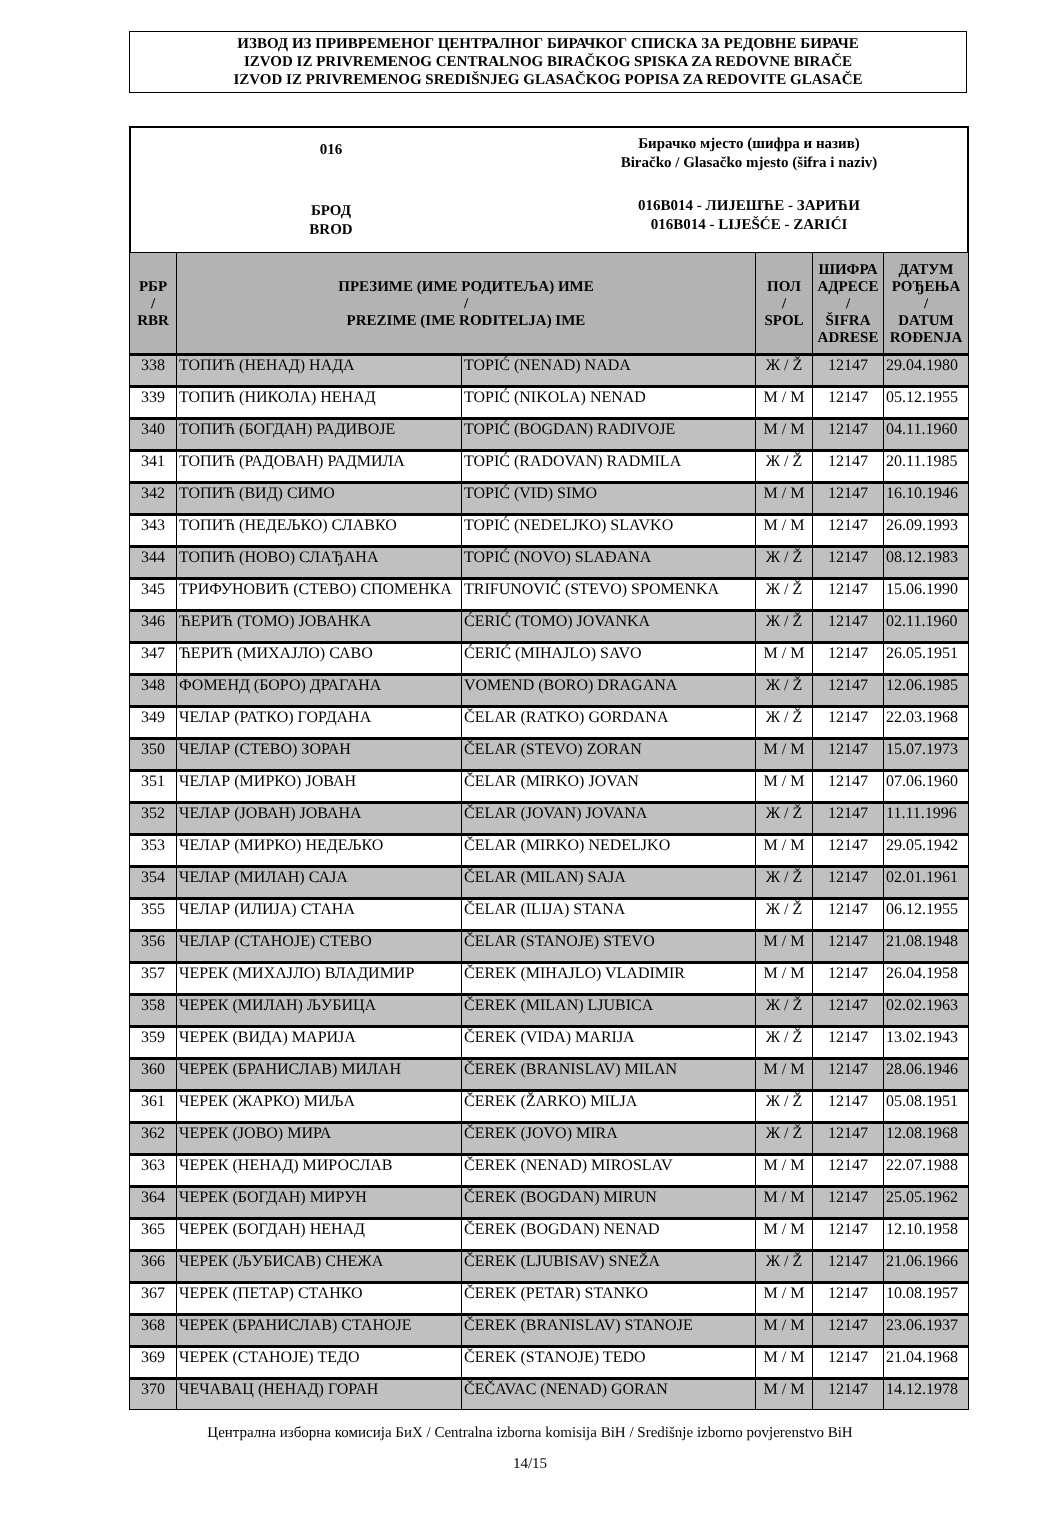ИЗВОД ИЗ ПРИВРЕМЕНОГ ЦЕНТРАЛНОГ БИРАЧКОГ СПИСКА ЗА РЕДОВНЕ БИРАЧЕ
IZVOD IZ PRIVREMENOG CENTRALNOG BIRAČKOG SPISKA ZA REDOVNE BIRAČE
IZVOD IZ PRIVREMENOG SREDIŠNJEG GLASAČKOG POPISA ZA REDOVITE GLASAČE
016
БРОД
BROD
Бирачко мјесто (шифра и назив)
Biračko / Glasačko mjesto (šifra i naziv)
016B014 - ЛИЈЕШЋЕ - ЗАРИЋИ
016B014 - LIJEŠĆE - ZARIĆI
| РБР / RBR | ПРЕЗИМЕ (ИМЕ РОДИТЕЉА) ИМЕ / PREZIME (IME RODITELJA) IME | | ПОЛ / SPOL | ШИФРА АДРЕСЕ / ŠIFRA ADRESE | ДАТУМ РОЂЕЊА / DATUM ROĐENJA |
| --- | --- | --- | --- | --- | --- |
| 338 | ТОПИЋ (НЕНАД) НАДА | TOPIĆ (NENAD) NADA | Ж / Ž | 12147 | 29.04.1980 |
| 339 | ТОПИЋ (НИКОЛА) НЕНАД | TOPIĆ (NIKOLA) NENAD | М / M | 12147 | 05.12.1955 |
| 340 | ТОПИЋ (БОГДАН) РАДИВОЈЕ | TOPIĆ (BOGDAN) RADIVOJE | М / M | 12147 | 04.11.1960 |
| 341 | ТОПИЋ (РАДОВАН) РАДМИЛА | TOPIĆ (RADOVAN) RADMILA | Ж / Ž | 12147 | 20.11.1985 |
| 342 | ТОПИЋ (ВИД) СИМО | TOPIĆ (VID) SIMO | М / M | 12147 | 16.10.1946 |
| 343 | ТОПИЋ (НЕДЕЉКО) СЛАВКО | TOPIĆ (NEDELJKO) SLAVKO | М / M | 12147 | 26.09.1993 |
| 344 | ТОПИЋ (НОВО) СЛАЂАНА | TOPIĆ (NOVO) SLAĐANA | Ж / Ž | 12147 | 08.12.1983 |
| 345 | ТРИФУНОВИЋ (СТЕВО) СПОМЕНКА | TRIFUNOVIĆ (STEVO) SPOMENKA | Ж / Ž | 12147 | 15.06.1990 |
| 346 | ЋЕРИЋ (ТОМО) ЈОВАНКА | ĆERIĆ (TOMO) JOVANKA | Ж / Ž | 12147 | 02.11.1960 |
| 347 | ЋЕРИЋ (МИХАЈЛО) САВО | ĆERIĆ (MIHAJLO) SAVO | М / M | 12147 | 26.05.1951 |
| 348 | ФОМЕНД (БОРО) ДРАГАНА | VOMEND (BORO) DRAGANA | Ж / Ž | 12147 | 12.06.1985 |
| 349 | ЧЕЛАР (РАТКО) ГОРДАНА | ČELAR (RATKO) GORDANA | Ж / Ž | 12147 | 22.03.1968 |
| 350 | ЧЕЛАР (СТЕВО) ЗОРАН | ČELAR (STEVO) ZORAN | М / M | 12147 | 15.07.1973 |
| 351 | ЧЕЛАР (МИРКО) ЈОВАН | ČELAR (MIRKO) JOVAN | М / M | 12147 | 07.06.1960 |
| 352 | ЧЕЛАР (ЈОВАН) ЈОВАНА | ČELAR (JOVAN) JOVANA | Ж / Ž | 12147 | 11.11.1996 |
| 353 | ЧЕЛАР (МИРКО) НЕДЕЉКО | ČELAR (MIRKO) NEDELJKO | М / M | 12147 | 29.05.1942 |
| 354 | ЧЕЛАР (МИЛАН) САЈА | ČELAR (MILAN) SAJA | Ж / Ž | 12147 | 02.01.1961 |
| 355 | ЧЕЛАР (ИЛИЈА) СТАНА | ČELAR (ILIJA) STANA | Ж / Ž | 12147 | 06.12.1955 |
| 356 | ЧЕЛАР (СТАНОЈЕ) СТЕВО | ČELAR (STANOJE) STEVO | М / M | 12147 | 21.08.1948 |
| 357 | ЧЕРЕК (МИХАЈЛО) ВЛАДИМИР | ČEREK (MIHAJLO) VLADIMIR | М / M | 12147 | 26.04.1958 |
| 358 | ЧЕРЕК (МИЛАН) ЉУБИЦА | ČEREK (MILAN) LJUBICA | Ж / Ž | 12147 | 02.02.1963 |
| 359 | ЧЕРЕК (ВИДА) МАРИЈА | ČEREK (VIDA) MARIJA | Ж / Ž | 12147 | 13.02.1943 |
| 360 | ЧЕРЕК (БРАНИСЛАВ) МИЛАН | ČEREK (BRANISLAV) MILAN | М / M | 12147 | 28.06.1946 |
| 361 | ЧЕРЕК (ЖАРКО) МИЉА | ČEREK (ŽARKO) MILJA | Ж / Ž | 12147 | 05.08.1951 |
| 362 | ЧЕРЕК (ЈОВО) МИРА | ČEREK (JOVO) MIRA | Ж / Ž | 12147 | 12.08.1968 |
| 363 | ЧЕРЕК (НЕНАД) МИРОСЛАВ | ČEREK (NENAD) MIROSLAV | М / M | 12147 | 22.07.1988 |
| 364 | ЧЕРЕК (БОГДАН) МИРУН | ČEREK (BOGDAN) MIRUN | М / M | 12147 | 25.05.1962 |
| 365 | ЧЕРЕК (БОГДАН) НЕНАД | ČEREK (BOGDAN) NENAD | М / M | 12147 | 12.10.1958 |
| 366 | ЧЕРЕК (ЉУБИСАВ) СНЕЖА | ČEREK (LJUBISAV) SNEŽA | Ж / Ž | 12147 | 21.06.1966 |
| 367 | ЧЕРЕК (ПЕТАР) СТАНКО | ČEREK (PETAR) STANKO | М / M | 12147 | 10.08.1957 |
| 368 | ЧЕРЕК (БРАНИСЛАВ) СТАНОЈЕ | ČEREK (BRANISLAV) STANOJE | М / M | 12147 | 23.06.1937 |
| 369 | ЧЕРЕК (СТАНОЈЕ) ТЕДО | ČEREK (STANOJE) TEDO | М / M | 12147 | 21.04.1968 |
| 370 | ЧЕЧАВАЦ (НЕНАД) ГОРАН | ČEČAVAC (NENAD) GORAN | М / M | 12147 | 14.12.1978 |
Централна изборна комисија БиХ / Centralna izborna komisija BiH / Središnje izborno povjerenstvo BiH
14/15